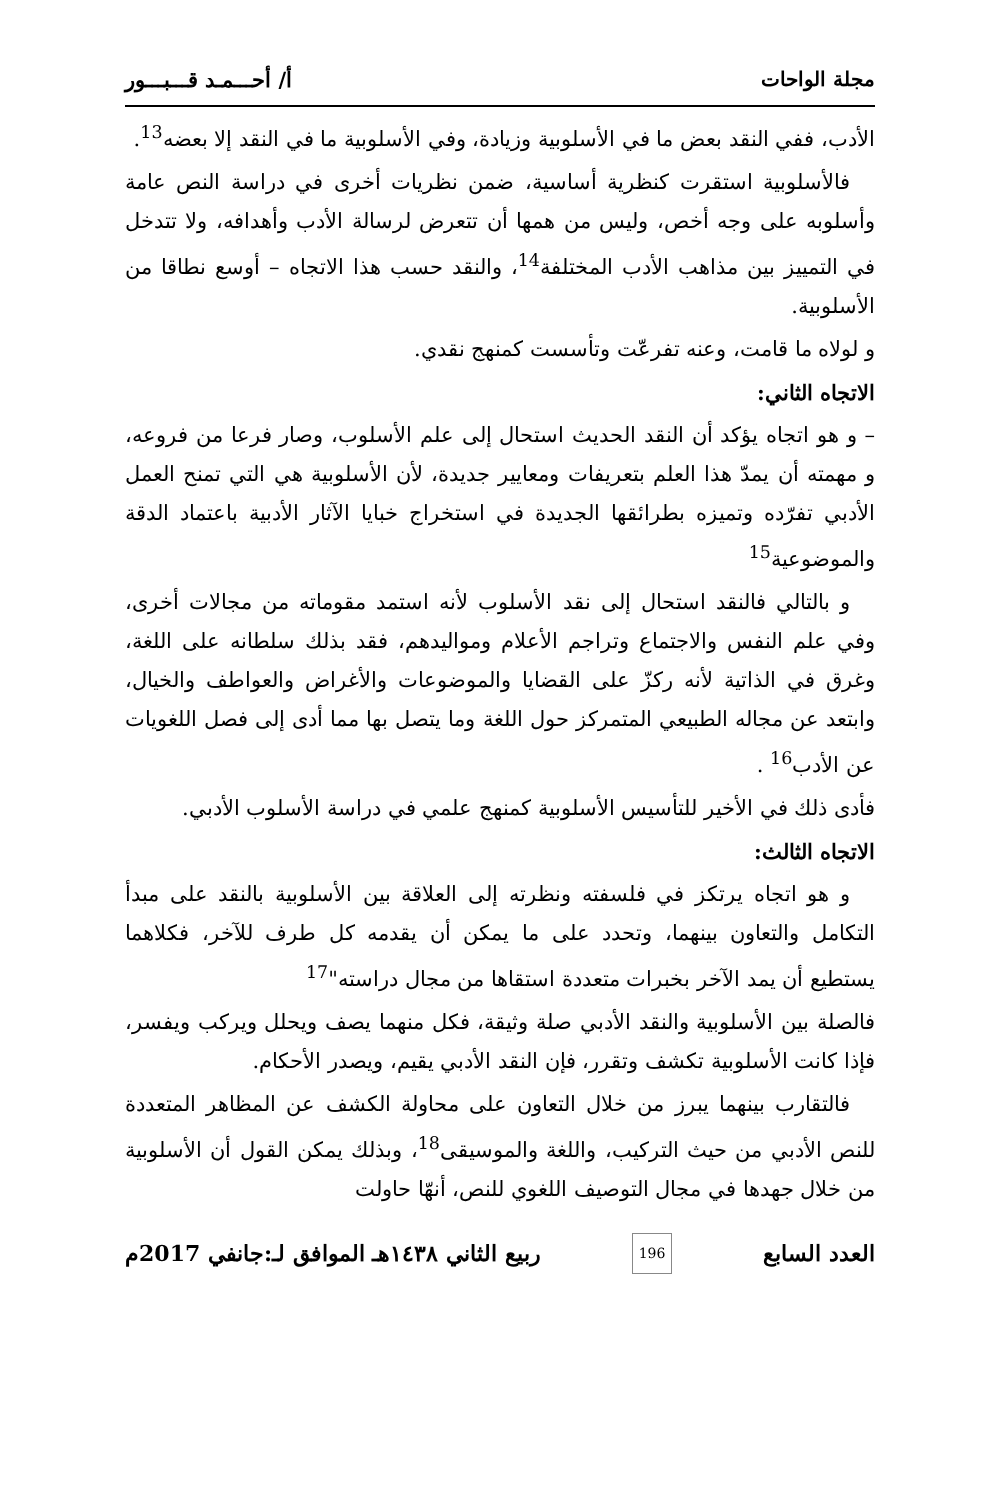مجلة الواحات أ/ أحـــمـد قـــبـــور
الأدب، ففي النقد بعض ما في الأسلوبية وزيادة، وفي الأسلوبية ما في النقد إلا بعضه<sup>13</sup>.
فالأسلوبية استقرت كنظرية أساسية، ضمن نظريات أخرى في دراسة النص عامة وأسلوبه على وجه أخص، وليس من همها أن تتعرض لرسالة الأدب وأهدافه، ولا تتدخل في التمييز بين مذاهب الأدب المختلفة<sup>14</sup>، والنقد حسب هذا الاتجاه – أوسع نطاقا من الأسلوبية.
و لولاه ما قامت، وعنه تفرعّت وتأسست كمنهج نقدي.
الاتجاه الثاني:
– و هو اتجاه يؤكد أن النقد الحديث استحال إلى علم الأسلوب، وصار فرعا من فروعه، و مهمته أن يمدّ هذا العلم بتعريفات ومعايير جديدة، لأن الأسلوبية هي التي تمنح العمل الأدبي تفرّده وتميزه بطرائقها الجديدة في استخراج خبايا الآثار الأدبية باعتماد الدقة والموضوعية<sup>15</sup>
و بالتالي فالنقد استحال إلى نقد الأسلوب لأنه استمد مقوماته من مجالات أخرى، وفي علم النفس والاجتماع وتراجم الأعلام ومواليدهم، فقد بذلك سلطانه على اللغة، وغرق في الذاتية لأنه ركزّ على القضايا والموضوعات والأغراض والعواطف والخيال، وابتعد عن مجاله الطبيعي المتمركز حول اللغة وما يتصل بها مما أدى إلى فصل اللغويات عن الأدب<sup>16</sup> .
فأدى ذلك في الأخير للتأسيس الأسلوبية كمنهج علمي في دراسة الأسلوب الأدبي.
الاتجاه الثالث:
و هو اتجاه يرتكز في فلسفته ونظرته إلى العلاقة بين الأسلوبية بالنقد على مبدأ التكامل والتعاون بينهما، وتحدد على ما يمكن أن يقدمه كل طرف للآخر، فكلاهما يستطيع أن يمد الآخر بخبرات متعددة استقاها من مجال دراسته"<sup>17</sup>
فالصلة بين الأسلوبية والنقد الأدبي صلة وثيقة، فكل منهما يصف ويحلل ويركب ويفسر، فإذا كانت الأسلوبية تكشف وتقرر، فإن النقد الأدبي يقيم، ويصدر الأحكام.
فالتقارب بينهما يبرز من خلال التعاون على محاولة الكشف عن المظاهر المتعددة للنص الأدبي من حيث التركيب، واللغة والموسيقى<sup>18</sup>، وبذلك يمكن القول أن الأسلوبية من خلال جهدها في مجال التوصيف اللغوي للنص، أنهّا حاولت
العدد السابع 196 ربيع الثاني ١٤٣٨هـ الموافق لـ:جانفي 2017م